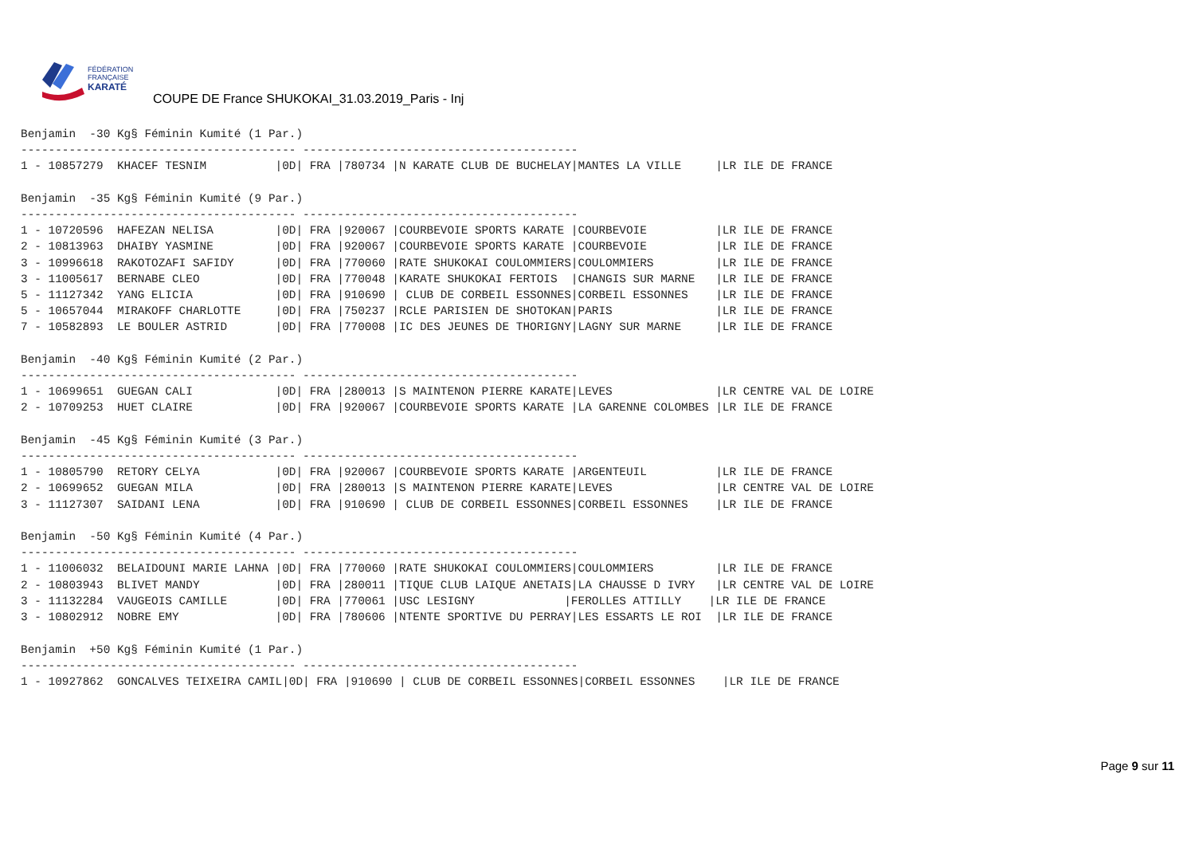FÉDÉRATION
FRANÇAISE
KARATÉ
COUPE DE France SHUKOKAI_31.03.2019_Paris - Inj
Benjamin  -30 Kg§ Féminin Kumité (1 Par.)
---------------------------------------- ----------------------------------------
1 - 10857279  KHACEF TESNIM          |0D| FRA |780734 |N KARATE CLUB DE BUCHELAY|MANTES LA VILLE     |LR ILE DE FRANCE

Benjamin  -35 Kg§ Féminin Kumité (9 Par.)
---------------------------------------- ----------------------------------------
1 - 10720596  HAFEZAN NELISA         |0D| FRA |920067 |COURBEVOIE SPORTS KARATE |COURBEVOIE          |LR ILE DE FRANCE
2 - 10813963  DHAIBY YASMINE         |0D| FRA |920067 |COURBEVOIE SPORTS KARATE |COURBEVOIE          |LR ILE DE FRANCE
3 - 10996618  RAKOTOZAFI SAFIDY      |0D| FRA |770060 |RATE SHUKOKAI COULOMMIERS|COULOMMIERS         |LR ILE DE FRANCE
3 - 11005617  BERNABE CLEO           |0D| FRA |770048 |KARATE SHUKOKAI FERTOIS  |CHANGIS SUR MARNE   |LR ILE DE FRANCE
5 - 11127342  YANG ELICIA            |0D| FRA |910690 | CLUB DE CORBEIL ESSONNES|CORBEIL ESSONNES    |LR ILE DE FRANCE
5 - 10657044  MIRAKOFF CHARLOTTE     |0D| FRA |750237 |RCLE PARISIEN DE SHOTOKAN|PARIS               |LR ILE DE FRANCE
7 - 10582893  LE BOULER ASTRID       |0D| FRA |770008 |IC DES JEUNES DE THORIGNY|LAGNY SUR MARNE     |LR ILE DE FRANCE

Benjamin  -40 Kg§ Féminin Kumité (2 Par.)
---------------------------------------- ----------------------------------------
1 - 10699651  GUEGAN CALI            |0D| FRA |280013 |S MAINTENON PIERRE KARATE|LEVES               |LR CENTRE VAL DE LOIRE
2 - 10709253  HUET CLAIRE            |0D| FRA |920067 |COURBEVOIE SPORTS KARATE |LA GARENNE COLOMBES |LR ILE DE FRANCE

Benjamin  -45 Kg§ Féminin Kumité (3 Par.)
---------------------------------------- ----------------------------------------
1 - 10805790  RETORY CELYA           |0D| FRA |920067 |COURBEVOIE SPORTS KARATE |ARGENTEUIL          |LR ILE DE FRANCE
2 - 10699652  GUEGAN MILA            |0D| FRA |280013 |S MAINTENON PIERRE KARATE|LEVES               |LR CENTRE VAL DE LOIRE
3 - 11127307  SAIDANI LENA           |0D| FRA |910690 | CLUB DE CORBEIL ESSONNES|CORBEIL ESSONNES    |LR ILE DE FRANCE

Benjamin  -50 Kg§ Féminin Kumité (4 Par.)
---------------------------------------- ----------------------------------------
1 - 11006032  BELAIDOUNI MARIE LAHNA |0D| FRA |770060 |RATE SHUKOKAI COULOMMIERS|COULOMMIERS         |LR ILE DE FRANCE
2 - 10803943  BLIVET MANDY           |0D| FRA |280011 |TIQUE CLUB LAIQUE ANETAIS|LA CHAUSSE D IVRY   |LR CENTRE VAL DE LOIRE
3 - 11132284  VAUGEOIS CAMILLE       |0D| FRA |770061 |USC LESIGNY             |FEROLLES ATTILLY    |LR ILE DE FRANCE
3 - 10802912  NOBRE EMY              |0D| FRA |780606 |NTENTE SPORTIVE DU PERRAY|LES ESSARTS LE ROI  |LR ILE DE FRANCE

Benjamin  +50 Kg§ Féminin Kumité (1 Par.)
---------------------------------------- ----------------------------------------
1 - 10927862  GONCALVES TEIXEIRA CAMIL|0D| FRA |910690 | CLUB DE CORBEIL ESSONNES|CORBEIL ESSONNES    |LR ILE DE FRANCE
Page 9 sur 11